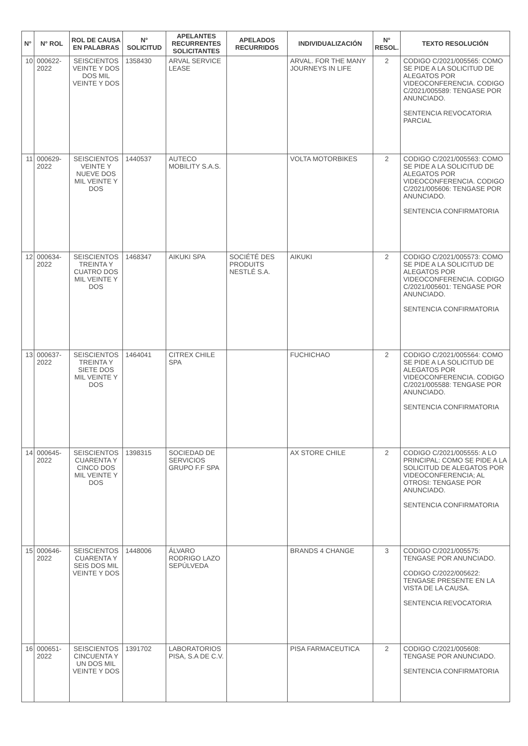| N° | N° ROL | ROL DE CAUSA EN PALABRAS | N° SOLICITUD | APELANTES RECURRENTES SOLICITANTES | APELADOS RECURRIDOS | INDIVIDUALIZACIÓN | N° RESOL. | TEXTO RESOLUCIÓN |
| --- | --- | --- | --- | --- | --- | --- | --- | --- |
| 10 | 000622-2022 | SEISCIENTOS VEINTE Y DOS DOS MIL VEINTE Y DOS | 1358430 | ARVAL SERVICE LEASE | | ARVAL. FOR THE MANY JOURNEYS IN LIFE | 2 | CODIGO C/2021/005565: COMO SE PIDE A LA SOLICITUD DE ALEGATOS POR VIDEOCONFERENCIA. CODIGO C/2021/005589: TENGASE POR ANUNCIADO. SENTENCIA REVOCATORIA PARCIAL |
| 11 | 000629-2022 | SEISCIENTOS VEINTE Y NUEVE DOS MIL VEINTE Y DOS | 1440537 | AUTECO MOBILITY S.A.S. | | VOLTA MOTORBIKES | 2 | CODIGO C/2021/005563: COMO SE PIDE A LA SOLICITUD DE ALEGATOS POR VIDEOCONFERENCIA. CODIGO C/2021/005606: TENGASE POR ANUNCIADO. SENTENCIA CONFIRMATORIA |
| 12 | 000634-2022 | SEISCIENTOS TREINTA Y CUATRO DOS MIL VEINTE Y DOS | 1468347 | AIKUKI SPA | SOCIÉTÉ DES PRODUITS NESTLÉ S.A. | AIKUKI | 2 | CODIGO C/2021/005573: COMO SE PIDE A LA SOLICITUD DE ALEGATOS POR VIDEOCONFERENCIA. CODIGO C/2021/005601: TENGASE POR ANUNCIADO. SENTENCIA CONFIRMATORIA |
| 13 | 000637-2022 | SEISCIENTOS TREINTA Y SIETE DOS MIL VEINTE Y DOS | 1464041 | CITREX CHILE SPA | | FUCHICHAO | 2 | CODIGO C/2021/005564: COMO SE PIDE A LA SOLICITUD DE ALEGATOS POR VIDEOCONFERENCIA. CODIGO C/2021/005588: TENGASE POR ANUNCIADO. SENTENCIA CONFIRMATORIA |
| 14 | 000645-2022 | SEISCIENTOS CUARENTA Y CINCO DOS MIL VEINTE Y DOS | 1398315 | SOCIEDAD DE SERVICIOS GRUPO F.F SPA | | AX STORE CHILE | 2 | CODIGO C/2021/005555: A LO PRINCIPAL: COMO SE PIDE A LA SOLICITUD DE ALEGATOS POR VIDEOCONFERENCIA; AL OTROSI: TENGASE POR ANUNCIADO. SENTENCIA CONFIRMATORIA |
| 15 | 000646-2022 | SEISCIENTOS CUARENTA Y SEIS DOS MIL VEINTE Y DOS | 1448006 | ÁLVARO RODRIGO LAZO SEPÚLVEDA | | BRANDS 4 CHANGE | 3 | CODIGO C/2021/005575: TENGASE POR ANUNCIADO. CODIGO C/2022/005622: TENGASE PRESENTE EN LA VISTA DE LA CAUSA. SENTENCIA REVOCATORIA |
| 16 | 000651-2022 | SEISCIENTOS CINCUENTA Y UN DOS MIL VEINTE Y DOS | 1391702 | LABORATORIOS PISA, S.A DE C.V. | | PISA FARMACEUTICA | 2 | CODIGO C/2021/005608: TENGASE POR ANUNCIADO. SENTENCIA CONFIRMATORIA |